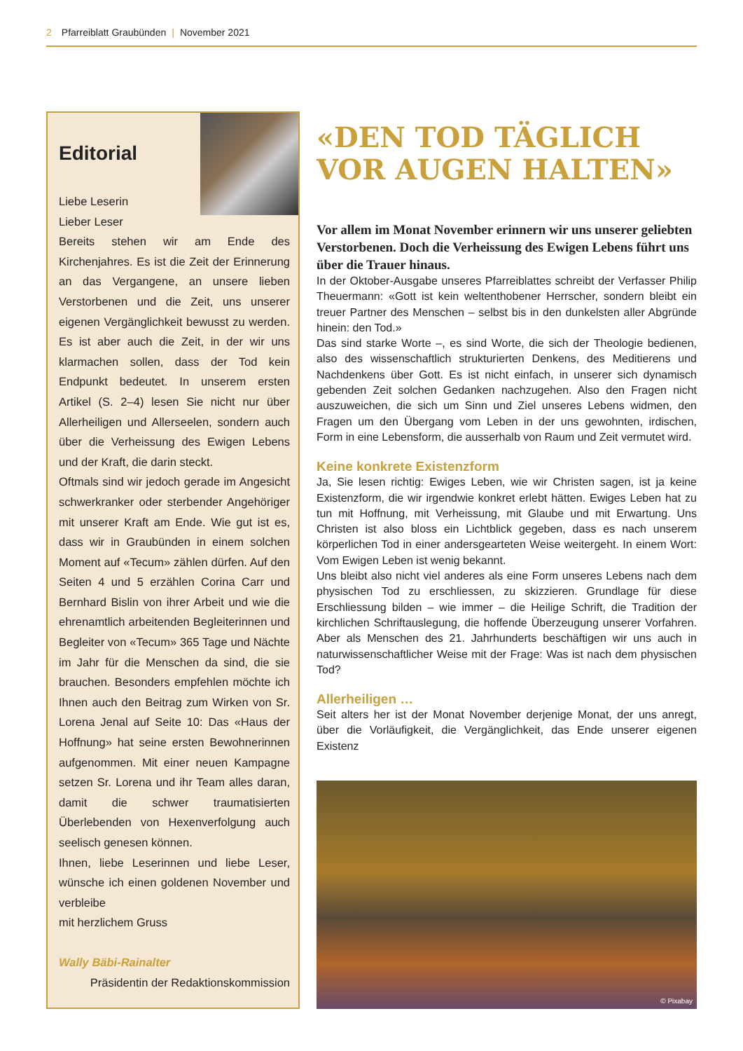2 Pfarreiblatt Graubünden | November 2021
Editorial
Liebe Leserin
Lieber Leser
Bereits stehen wir am Ende des Kirchenjahres. Es ist die Zeit der Erinnerung an das Vergangene, an unsere lieben Verstorbenen und die Zeit, uns unserer eigenen Vergänglichkeit bewusst zu werden. Es ist aber auch die Zeit, in der wir uns klarmachen sollen, dass der Tod kein Endpunkt bedeutet. In unserem ersten Artikel (S. 2–4) lesen Sie nicht nur über Allerheiligen und Allerseelen, sondern auch über die Verheissung des Ewigen Lebens und der Kraft, die darin steckt.
Oftmals sind wir jedoch gerade im Angesicht schwerkranker oder sterbender Angehöriger mit unserer Kraft am Ende. Wie gut ist es, dass wir in Graubünden in einem solchen Moment auf «Tecum» zählen dürfen. Auf den Seiten 4 und 5 erzählen Corina Carr und Bernhard Bislin von ihrer Arbeit und wie die ehrenamtlich arbeitenden Begleiterinnen und Begleiter von «Tecum» 365 Tage und Nächte im Jahr für die Menschen da sind, die sie brauchen. Besonders empfehlen möchte ich Ihnen auch den Beitrag zum Wirken von Sr. Lorena Jenal auf Seite 10: Das «Haus der Hoffnung» hat seine ersten Bewohnerinnen aufgenommen. Mit einer neuen Kampagne setzen Sr. Lorena und ihr Team alles daran, damit die schwer traumatisierten Überlebenden von Hexenverfolgung auch seelisch genesen können.
Ihnen, liebe Leserinnen und liebe Leser, wünsche ich einen goldenen November und verbleibe
mit herzlichem Gruss
Wally Bäbi-Rainalter
Präsidentin der Redaktionskommission
«DEN TOD TÄGLICH VOR AUGEN HALTEN»
Vor allem im Monat November erinnern wir uns unserer geliebten Verstorbenen. Doch die Verheissung des Ewigen Lebens führt uns über die Trauer hinaus.
In der Oktober-Ausgabe unseres Pfarreiblattes schreibt der Verfasser Philip Theuermann: «Gott ist kein weltenthobener Herrscher, sondern bleibt ein treuer Partner des Menschen – selbst bis in den dunkelsten aller Abgründe hinein: den Tod.»
Das sind starke Worte –, es sind Worte, die sich der Theologie bedienen, also des wissenschaftlich strukturierten Denkens, des Meditierens und Nachdenkens über Gott. Es ist nicht einfach, in unserer sich dynamisch gebenden Zeit solchen Gedanken nachzugehen. Also den Fragen nicht auszuweichen, die sich um Sinn und Ziel unseres Lebens widmen, den Fragen um den Übergang vom Leben in der uns gewohnten, irdischen, Form in eine Lebensform, die ausserhalb von Raum und Zeit vermutet wird.
Keine konkrete Existenzform
Ja, Sie lesen richtig: Ewiges Leben, wie wir Christen sagen, ist ja keine Existenzform, die wir irgendwie konkret erlebt hätten. Ewiges Leben hat zu tun mit Hoffnung, mit Verheissung, mit Glaube und mit Erwartung. Uns Christen ist also bloss ein Lichtblick gegeben, dass es nach unserem körperlichen Tod in einer andersgearteten Weise weitergeht. In einem Wort: Vom Ewigen Leben ist wenig bekannt.
Uns bleibt also nicht viel anderes als eine Form unseres Lebens nach dem physischen Tod zu erschliessen, zu skizzieren. Grundlage für diese Erschliessung bilden – wie immer – die Heilige Schrift, die Tradition der kirchlichen Schriftauslegung, die hoffende Überzeugung unserer Vorfahren. Aber als Menschen des 21. Jahrhunderts beschäftigen wir uns auch in naturwissenschaftlicher Weise mit der Frage: Was ist nach dem physischen Tod?
Allerheiligen …
Seit alters her ist der Monat November derjenige Monat, der uns anregt, über die Vorläufigkeit, die Vergänglichkeit, das Ende unserer eigenen Existenz
© Pixabay